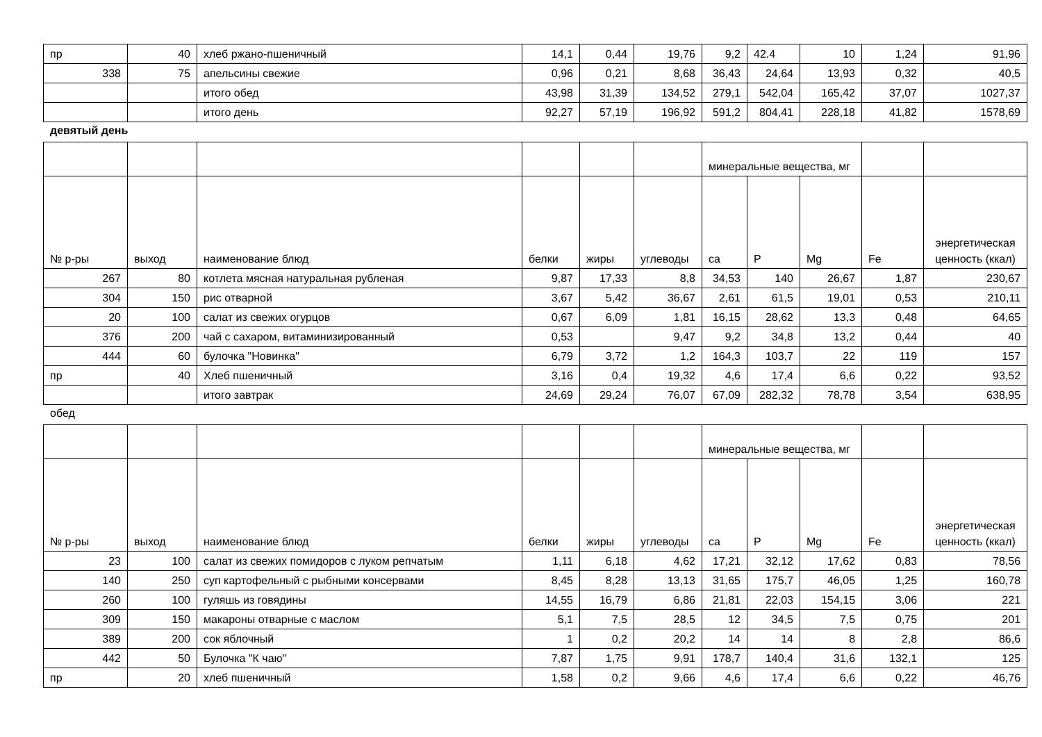| пр | 40 | хлеб ржано-пшеничный | 14,1 | 0,44 | 19,76 | 9,2 | 42.4 | 10 | 1,24 | 91,96 |
| 338 | 75 | апельсины свежие | 0,96 | 0,21 | 8,68 | 36,43 | 24,64 | 13,93 | 0,32 | 40,5 |
| | | итого обед | 43,98 | 31,39 | 134,52 | 279,1 | 542,04 | 165,42 | 37,07 | 1027,37 |
| | | итого день | 92,27 | 57,19 | 196,92 | 591,2 | 804,41 | 228,18 | 41,82 | 1578,69 |
девятый день
| | | | | | | минеральные вещества, мг | | | | |
| № р-ры | выход | наименование блюд | белки | жиры | углеводы | ca | P | Mg | Fe | энергетическая ценность (ккал) |
| 267 | 80 | котлета мясная натуральная рубленая | 9,87 | 17,33 | 8,8 | 34,53 | 140 | 26,67 | 1,87 | 230,67 |
| 304 | 150 | рис отварной | 3,67 | 5,42 | 36,67 | 2,61 | 61,5 | 19,01 | 0,53 | 210,11 |
| 20 | 100 | салат из свежих огурцов | 0,67 | 6,09 | 1,81 | 16,15 | 28,62 | 13,3 | 0,48 | 64,65 |
| 376 | 200 | чай с сахаром, витаминизированный | 0,53 | | 9,47 | 9,2 | 34,8 | 13,2 | 0,44 | 40 |
| 444 | 60 | булочка "Новинка" | 6,79 | 3,72 | 1,2 | 164,3 | 103,7 | 22 | 119 | 157 |
| пр | 40 | Хлеб пшеничный | 3,16 | 0,4 | 19,32 | 4,6 | 17,4 | 6,6 | 0,22 | 93,52 |
| | | итого завтрак | 24,69 | 29,24 | 76,07 | 67,09 | 282,32 | 78,78 | 3,54 | 638,95 |
обед
| | | | | | | минеральные вещества, мг | | | | |
| № р-ры | выход | наименование блюд | белки | жиры | углеводы | ca | P | Mg | Fe | энергетическая ценность (ккал) |
| 23 | 100 | салат из свежих помидоров с луком репчатым | 1,11 | 6,18 | 4,62 | 17,21 | 32,12 | 17,62 | 0,83 | 78,56 |
| 140 | 250 | суп картофельный с рыбными консервами | 8,45 | 8,28 | 13,13 | 31,65 | 175,7 | 46,05 | 1,25 | 160,78 |
| 260 | 100 | гуляшь из говядины | 14,55 | 16,79 | 6,86 | 21,81 | 22,03 | 154,15 | 3,06 | 221 |
| 309 | 150 | макароны отварные с маслом | 5,1 | 7,5 | 28,5 | 12 | 34,5 | 7,5 | 0,75 | 201 |
| 389 | 200 | сок яблочный | 1 | 0,2 | 20,2 | 14 | 14 | 8 | 2,8 | 86,6 |
| 442 | 50 | Булочка "К чаю" | 7,87 | 1,75 | 9,91 | 178,7 | 140,4 | 31,6 | 132,1 | 125 |
| пр | 20 | хлеб пшеничный | 1,58 | 0,2 | 9,66 | 4,6 | 17,4 | 6,6 | 0,22 | 46,76 |